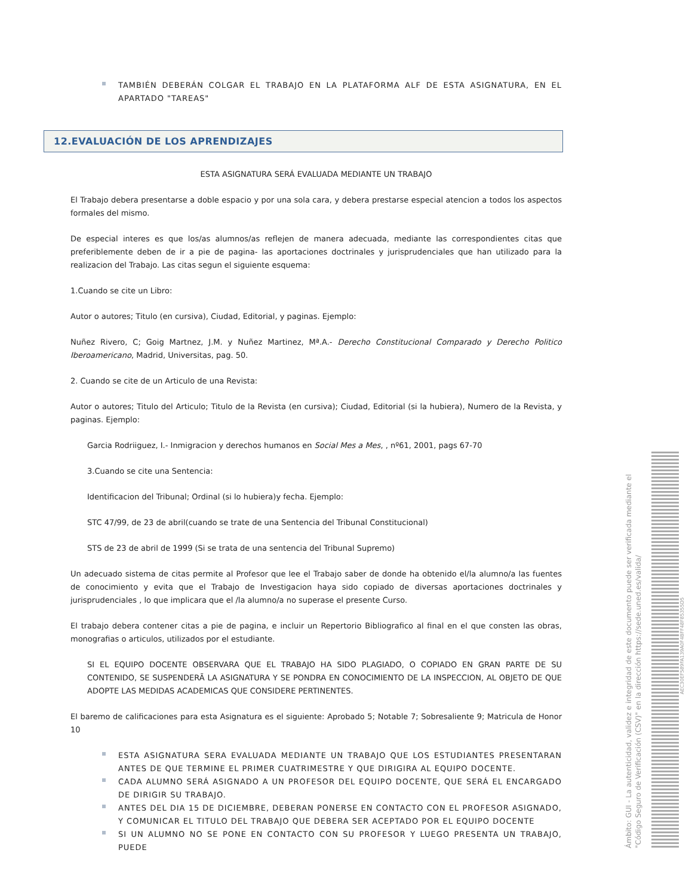TAMBIÉN DEBERÁN COLGAR EL TRABAJO EN LA PLATAFORMA ALF DE ESTA ASIGNATURA, EN EL APARTADO "TAREAS"
12.EVALUACIÓN DE LOS APRENDIZAJES
ESTA ASIGNATURA SERÁ EVALUADA MEDIANTE UN TRABAJO
El Trabajo debera presentarse a doble espacio y por una sola cara, y debera prestarse especial atencion a todos los aspectos formales del mismo.
De especial interes es que los/as alumnos/as reflejen de manera adecuada, mediante las correspondientes citas que preferiblemente deben de ir a pie de pagina- las aportaciones doctrinales y jurisprudenciales que han utilizado para la realizacion del Trabajo. Las citas segun el siguiente esquema:
1.Cuando se cite un Libro:
Autor o autores; Titulo (en cursiva), Ciudad, Editorial, y paginas. Ejemplo:
Nuñez Rivero, C; Goig Martnez, J.M. y Nuñez Martinez, Mª.A.- Derecho Constitucional Comparado y Derecho Politico Iberoamericano, Madrid, Universitas, pag. 50.
2. Cuando se cite de un Articulo de una Revista:
Autor o autores; Titulo del Articulo; Titulo de la Revista (en cursiva); Ciudad, Editorial (si la hubiera), Numero de la Revista, y paginas. Ejemplo:
Garcia Rodriiguez, I.- Inmigracion y derechos humanos en Social Mes a Mes, , nº61, 2001, pags 67-70
3.Cuando se cite una Sentencia:
Identificacion del Tribunal; Ordinal (si lo hubiera)y fecha. Ejemplo:
STC 47/99, de 23 de abril(cuando se trate de una Sentencia del Tribunal Constitucional)
STS de 23 de abril de 1999 (Si se trata de una sentencia del Tribunal Supremo)
Un adecuado sistema de citas permite al Profesor que lee el Trabajo saber de donde ha obtenido el/la alumno/a las fuentes de conocimiento y evita que el Trabajo de Investigacion haya sido copiado de diversas aportaciones doctrinales y jurisprudenciales , lo que implicara que el /la alumno/a no superase el presente Curso.
El trabajo debera contener citas a pie de pagina, e incluir un Repertorio Bibliografico al final en el que consten las obras, monografias o articulos, utilizados por el estudiante.
SI EL EQUIPO DOCENTE OBSERVARA QUE EL TRABAJO HA SIDO PLAGIADO, O COPIADO EN GRAN PARTE DE SU CONTENIDO, SE SUSPENDERÃ LA ASIGNATURA Y SE PONDRA EN CONOCIMIENTO DE LA INSPECCION, AL OBJETO DE QUE ADOPTE LAS MEDIDAS ACADEMICAS QUE CONSIDERE PERTINENTES.
El baremo de calificaciones para esta Asignatura es el siguiente: Aprobado 5; Notable 7; Sobresaliente 9; Matricula de Honor 10
ESTA ASIGNATURA SERA EVALUADA MEDIANTE UN TRABAJO QUE LOS ESTUDIANTES PRESENTARAN ANTES DE QUE TERMINE EL PRIMER CUATRIMESTRE Y QUE DIRIGIRA AL EQUIPO DOCENTE.
CADA ALUMNO SERÁ ASIGNADO A UN PROFESOR DEL EQUIPO DOCENTE, QUE SERÁ EL ENCARGADO DE DIRIGIR SU TRABAJO.
ANTES DEL DIA 15 DE DICIEMBRE, DEBERAN PONERSE EN CONTACTO CON EL PROFESOR ASIGNADO, Y COMUNICAR EL TITULO DEL TRABAJO QUE DEBERA SER ACEPTADO POR EL EQUIPO DOCENTE
SI UN ALUMNO NO SE PONE EN CONTACTO CON SU PROFESOR Y LUEGO PRESENTA UN TRABAJO, PUEDE
Ámbito: GUI - La autenticidad, validez e integridad de este documento puede ser verificada mediante el "Código Seguro de Verificación (CSV)" en la dirección https://sede.uned.es/valida/
AEC30EF589FA139A0F4BFF48F85355D5